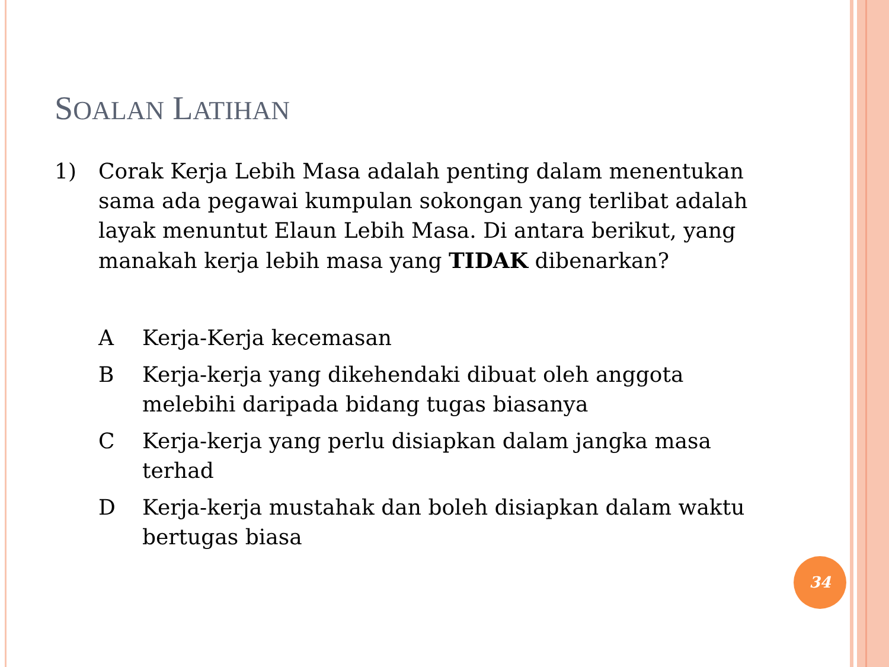SOALAN LATIHAN
1) Corak Kerja Lebih Masa adalah penting dalam menentukan sama ada pegawai kumpulan sokongan yang terlibat adalah layak menuntut Elaun Lebih Masa. Di antara berikut, yang manakah kerja lebih masa yang TIDAK dibenarkan?
A Kerja-Kerja kecemasan
B Kerja-kerja yang dikehendaki dibuat oleh anggota melebihi daripada bidang tugas biasanya
C Kerja-kerja yang perlu disiapkan dalam jangka masa terhad
D Kerja-kerja mustahak dan boleh disiapkan dalam waktu bertugas biasa
34